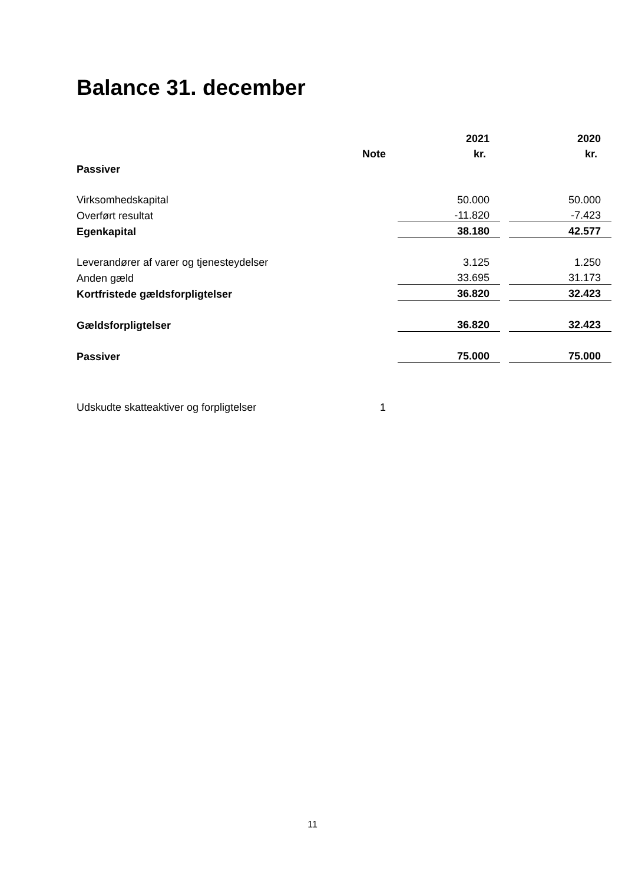Balance 31. december
| | | 2021 | | 2020 |
| --- | --- | --- | --- | --- |
| | Note | kr. | | kr. |
| Passiver | | | | |
| Virksomhedskapital | | 50.000 | | 50.000 |
| Overført resultat | | -11.820 | | -7.423 |
| Egenkapital | | 38.180 | | 42.577 |
| Leverandører af varer og tjenesteydelser | | 3.125 | | 1.250 |
| Anden gæld | | 33.695 | | 31.173 |
| Kortfristede gældsforpligtelser | | 36.820 | | 32.423 |
| Gældsforpligtelser | | 36.820 | | 32.423 |
| Passiver | | 75.000 | | 75.000 |
| Udskudte skatteaktiver og forpligtelser | 1 | | | |
11